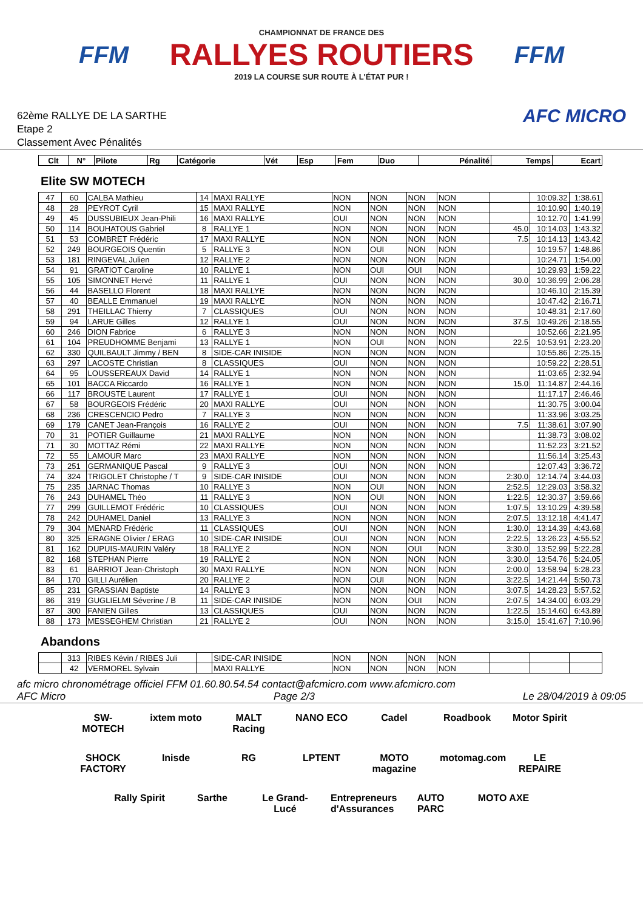FFM
CHAMPIONNAT DE FRANCE DES
RALLYES ROUTIERS
2019 LA COURSE SUR ROUTE À L'ÉTAT PUR !
FFM
62ème RALLYE DE LA SARTHE
Etape 2
Classement Avec Pénalités
AFC MICRO
| Clt | N° | Pilote | Rg | Catégorie | Vét | Esp | Fem | Duo | Pénalité | Temps | Ecart |
| --- | --- | --- | --- | --- | --- | --- | --- | --- | --- | --- | --- |
Elite SW MOTECH
| 47 | 60 | CALBA Mathieu | 14 | MAXI RALLYE | NON | NON | NON | NON | | 10:09.32 | 1:38.61 |
| 48 | 28 | PEYROT Cyril | 15 | MAXI RALLYE | NON | NON | NON | NON | | 10:10.90 | 1:40.19 |
| 49 | 45 | DUSSUBIEUX Jean-Phili | 16 | MAXI RALLYE | OUI | NON | NON | NON | | 10:12.70 | 1:41.99 |
| 50 | 114 | BOUHATOUS Gabriel | 8 | RALLYE 1 | NON | NON | NON | NON | 45.0 | 10:14.03 | 1:43.32 |
| 51 | 53 | COMBRET Frédéric | 17 | MAXI RALLYE | NON | NON | NON | NON | 7.5 | 10:14.13 | 1:43.42 |
| 52 | 249 | BOURGEOIS Quentin | 5 | RALLYE 3 | NON | OUI | NON | NON | | 10:19.57 | 1:48.86 |
| 53 | 181 | RINGEVAL Julien | 12 | RALLYE 2 | NON | NON | NON | NON | | 10:24.71 | 1:54.00 |
| 54 | 91 | GRATIOT Caroline | 10 | RALLYE 1 | NON | OUI | OUI | NON | | 10:29.93 | 1:59.22 |
| 55 | 105 | SIMONNET Hervé | 11 | RALLYE 1 | OUI | NON | NON | NON | 30.0 | 10:36.99 | 2:06.28 |
| 56 | 44 | BASELLO Florent | 18 | MAXI RALLYE | NON | NON | NON | NON | | 10:46.10 | 2:15.39 |
| 57 | 40 | BEALLE Emmanuel | 19 | MAXI RALLYE | NON | NON | NON | NON | | 10:47.42 | 2:16.71 |
| 58 | 291 | THEILLAC Thierry | 7 | CLASSIQUES | OUI | NON | NON | NON | | 10:48.31 | 2:17.60 |
| 59 | 94 | LARUE Gilles | 12 | RALLYE 1 | OUI | NON | NON | NON | 37.5 | 10:49.26 | 2:18.55 |
| 60 | 246 | DION Fabrice | 6 | RALLYE 3 | NON | NON | NON | NON | | 10:52.66 | 2:21.95 |
| 61 | 104 | PREUDHOMME Benjami | 13 | RALLYE 1 | NON | OUI | NON | NON | 22.5 | 10:53.91 | 2:23.20 |
| 62 | 330 | QUILBAULT Jimmy / BEN | 8 | SIDE-CAR INISIDE | NON | NON | NON | NON | | 10:55.86 | 2:25.15 |
| 63 | 297 | LACOSTE Christian | 8 | CLASSIQUES | OUI | NON | NON | NON | | 10:59.22 | 2:28.51 |
| 64 | 95 | LOUSSEREAUX David | 14 | RALLYE 1 | NON | NON | NON | NON | | 11:03.65 | 2:32.94 |
| 65 | 101 | BACCA Riccardo | 16 | RALLYE 1 | NON | NON | NON | NON | 15.0 | 11:14.87 | 2:44.16 |
| 66 | 117 | BROUSTE Laurent | 17 | RALLYE 1 | OUI | NON | NON | NON | | 11:17.17 | 2:46.46 |
| 67 | 58 | BOURGEOIS Frédéric | 20 | MAXI RALLYE | OUI | NON | NON | NON | | 11:30.75 | 3:00.04 |
| 68 | 236 | CRESCENCIO Pedro | 7 | RALLYE 3 | NON | NON | NON | NON | | 11:33.96 | 3:03.25 |
| 69 | 179 | CANET Jean-François | 16 | RALLYE 2 | OUI | NON | NON | NON | 7.5 | 11:38.61 | 3:07.90 |
| 70 | 31 | POTIER Guillaume | 21 | MAXI RALLYE | NON | NON | NON | NON | | 11:38.73 | 3:08.02 |
| 71 | 30 | MOTTAZ Rémi | 22 | MAXI RALLYE | NON | NON | NON | NON | | 11:52.23 | 3:21.52 |
| 72 | 55 | LAMOUR Marc | 23 | MAXI RALLYE | NON | NON | NON | NON | | 11:56.14 | 3:25.43 |
| 73 | 251 | GERMANIQUE Pascal | 9 | RALLYE 3 | OUI | NON | NON | NON | | 12:07.43 | 3:36.72 |
| 74 | 324 | TRIGOLET Christophe / T | 9 | SIDE-CAR INISIDE | OUI | NON | NON | NON | 2:30.0 | 12:14.74 | 3:44.03 |
| 75 | 235 | JARNAC Thomas | 10 | RALLYE 3 | NON | OUI | NON | NON | 2:52.5 | 12:29.03 | 3:58.32 |
| 76 | 243 | DUHAMEL Théo | 11 | RALLYE 3 | NON | OUI | NON | NON | 1:22.5 | 12:30.37 | 3:59.66 |
| 77 | 299 | GUILLEMOT Frédéric | 10 | CLASSIQUES | OUI | NON | NON | NON | 1:07.5 | 13:10.29 | 4:39.58 |
| 78 | 242 | DUHAMEL Daniel | 13 | RALLYE 3 | NON | NON | NON | NON | 2:07.5 | 13:12.18 | 4:41.47 |
| 79 | 304 | MENARD Frédéric | 11 | CLASSIQUES | OUI | NON | NON | NON | 1:30.0 | 13:14.39 | 4:43.68 |
| 80 | 325 | ERAGNE Olivier / ERAG | 10 | SIDE-CAR INISIDE | OUI | NON | NON | NON | 2:22.5 | 13:26.23 | 4:55.52 |
| 81 | 162 | DUPUIS-MAURIN Valéry | 18 | RALLYE 2 | NON | NON | OUI | NON | 3:30.0 | 13:52.99 | 5:22.28 |
| 82 | 168 | STEPHAN Pierre | 19 | RALLYE 2 | NON | NON | NON | NON | 3:30.0 | 13:54.76 | 5:24.05 |
| 83 | 61 | BARRIOT Jean-Christoph | 30 | MAXI RALLYE | NON | NON | NON | NON | 2:00.0 | 13:58.94 | 5:28.23 |
| 84 | 170 | GILLI Aurélien | 20 | RALLYE 2 | NON | OUI | NON | NON | 3:22.5 | 14:21.44 | 5:50.73 |
| 85 | 231 | GRASSIAN Baptiste | 14 | RALLYE 3 | NON | NON | NON | NON | 3:07.5 | 14:28.23 | 5:57.52 |
| 86 | 319 | GUGLIELMI Séverine / B | 11 | SIDE-CAR INISIDE | NON | NON | OUI | NON | 2:07.5 | 14:34.00 | 6:03.29 |
| 87 | 300 | FANIEN Gilles | 13 | CLASSIQUES | OUI | NON | NON | NON | 1:22.5 | 15:14.60 | 6:43.89 |
| 88 | 173 | MESSEGHEM Christian | 21 | RALLYE 2 | OUI | NON | NON | NON | 3:15.0 | 15:41.67 | 7:10.96 |
Abandons
| | 313 | RIBES Kévin / RIBES Juli | | SIDE-CAR INISIDE | NON | NON | NON | NON | | | |
| | 42 | VERMOREL Sylvain | | MAXI RALLYE | NON | NON | NON | NON | | | |
afc micro chronométrage officiel FFM 01.60.80.54.54 contact@afcmicro.com www.afcmicro.com
AFC Micro Page 2/3 Le 28/04/2019 à 09:05
SW-MOTECH ixtem moto MALT Racing NANO ECO Cadel Roadbook Motor Spirit SHOCK FACTORY Inisde RG LPTENT MOTO magazine motomag.com LE REPAIRE Rally Spirit Sarthe Le Grand-Lucé Entrepreneurs d'Assurances AUTO PARC MOTO AXE